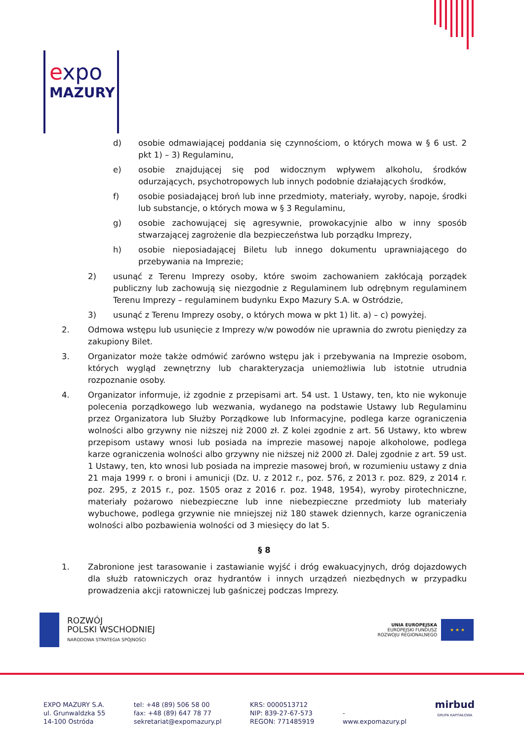expo
MAZURY
d) osobie odmawiającej poddania się czynnościom, o których mowa w § 6 ust. 2 pkt 1) – 3) Regulaminu,
e) osobie znajdującej się pod widocznym wpływem alkoholu, środków odurzających, psychotropowych lub innych podobnie działających środków,
f) osobie posiadającej broń lub inne przedmioty, materiały, wyroby, napoje, środki lub substancje, o których mowa w § 3 Regulaminu,
g) osobie zachowującej się agresywnie, prowokacyjnie albo w inny sposób stwarzającej zagrożenie dla bezpieczeństwa lub porządku Imprezy,
h) osobie nieposiadającej Biletu lub innego dokumentu uprawniającego do przebywania na Imprezie;
2) usunąć z Terenu Imprezy osoby, które swoim zachowaniem zakłócają porządek publiczny lub zachowują się niezgodnie z Regulaminem lub odrębnym regulaminem Terenu Imprezy – regulaminem budynku Expo Mazury S.A. w Ostródzie,
3) usunąć z Terenu Imprezy osoby, o których mowa w pkt 1) lit. a) – c) powyżej.
2. Odmowa wstępu lub usunięcie z Imprezy w/w powodów nie uprawnia do zwrotu pieniędzy za zakupiony Bilet.
3. Organizator może także odmówić zarówno wstępu jak i przebywania na Imprezie osobom, których wygląd zewnętrzny lub charakteryzacja uniemożliwia lub istotnie utrudnia rozpoznanie osoby.
4. Organizator informuje, iż zgodnie z przepisami art. 54 ust. 1 Ustawy, ten, kto nie wykonuje polecenia porządkowego lub wezwania, wydanego na podstawie Ustawy lub Regulaminu przez Organizatora lub Służby Porządkowe lub Informacyjne, podlega karze ograniczenia wolności albo grzywny nie niższej niż 2000 zł. Z kolei zgodnie z art. 56 Ustawy, kto wbrew przepisom ustawy wnosi lub posiada na imprezie masowej napoje alkoholowe, podlega karze ograniczenia wolności albo grzywny nie niższej niż 2000 zł. Dalej zgodnie z art. 59 ust. 1 Ustawy, ten, kto wnosi lub posiada na imprezie masowej broń, w rozumieniu ustawy z dnia 21 maja 1999 r. o broni i amunicji (Dz. U. z 2012 r., poz. 576, z 2013 r. poz. 829, z 2014 r. poz. 295, z 2015 r., poz. 1505 oraz z 2016 r. poz. 1948, 1954), wyroby pirotechniczne, materiały pożarowo niebezpieczne lub inne niebezpieczne przedmioty lub materiały wybuchowe, podlega grzywnie nie mniejszej niż 180 stawek dziennych, karze ograniczenia wolności albo pozbawienia wolności od 3 miesięcy do lat 5.
§ 8
1. Zabronione jest tarasowanie i zastawianie wyjść i dróg ewakuacyjnych, dróg dojazdowych dla służb ratowniczych oraz hydrantów i innych urządzeń niezbędnych w przypadku prowadzenia akcji ratowniczej lub gaśniczej podczas Imprezy.
ROZWÓJ
POLSKI WSCHODNIEJ
NARODOWA STRATEGIA SPÓJNOŚCI
UNIA EUROPEJSKA
EUROPEJSKI FUNDUSZ
ROZWOJU REGIONALNEGO
★ ★ ★
EXPO MAZURY S.A.
ul. Grunwaldzka 55
14-100 Ostróda
tel: +48 (89) 506 58 00
fax: +48 (89) 647 78 77
sekretariat@expomazury.pl
KRS: 0000513712
NIP: 839-27-67-573
REGON: 771485919
-
www.expomazury.pl
mirbud
GRUPA KAPITAŁOWA